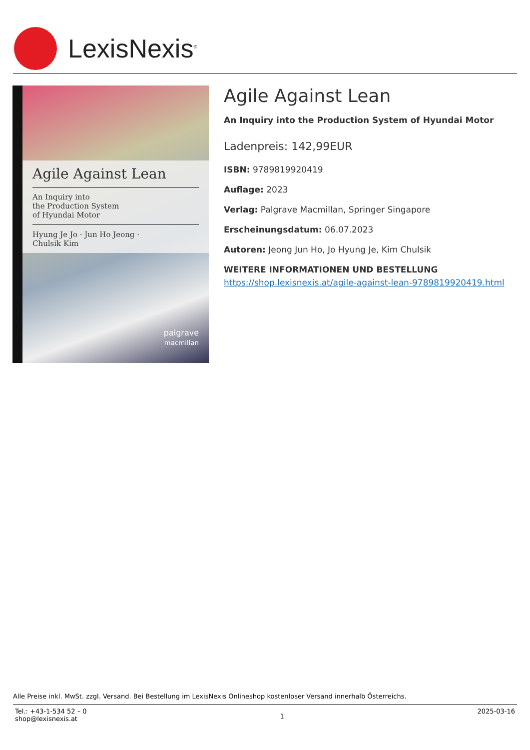LexisNexis<sup>®</sup>
Agile Against Lean
An Inquiry into
the Production System
of Hyundai Motor
Hyung Je Jo · Jun Ho Jeong ·
Chulsik Kim
palgrave
macmillan
Agile Against Lean
An Inquiry into the Production System of Hyundai Motor
Ladenpreis: 142,99EUR
ISBN: 9789819920419
Auflage: 2023
Verlag: Palgrave Macmillan, Springer Singapore
Erscheinungsdatum: 06.07.2023
Autoren: Jeong Jun Ho, Jo Hyung Je, Kim Chulsik
WEITERE INFORMATIONEN UND BESTELLUNG
https://shop.lexisnexis.at/agile-against-lean-9789819920419.html
Alle Preise inkl. MwSt. zzgl. Versand. Bei Bestellung im LexisNexis Onlineshop kostenloser Versand innerhalb Österreichs.
Tel.: +43-1-534 52 – 0
shop@lexisnexis.at
1
2025-03-16